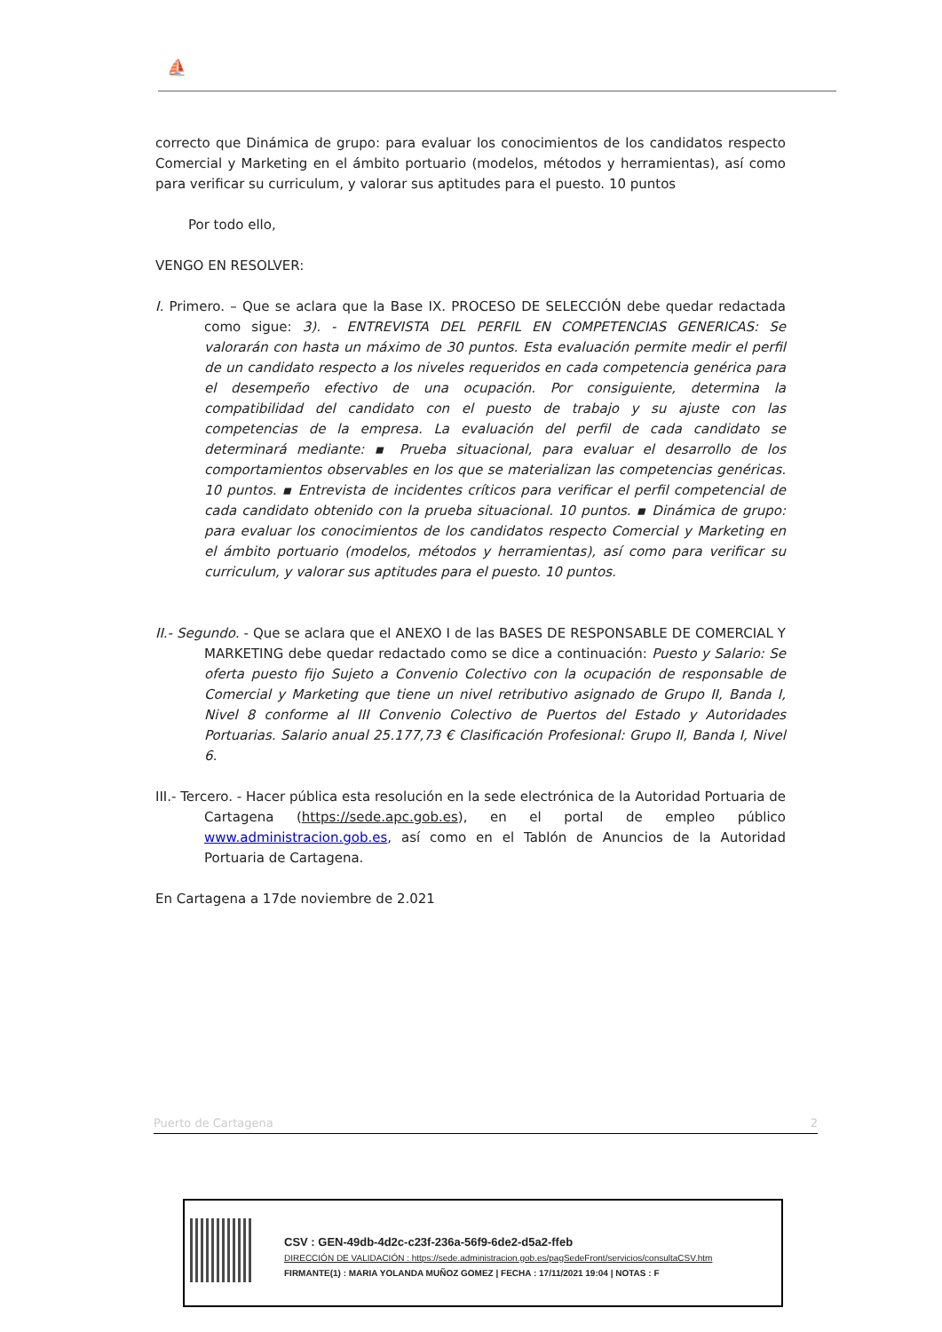⛵
correcto que Dinámica de grupo: para evaluar los conocimientos de los candidatos respecto Comercial y Marketing en el ámbito portuario (modelos, métodos y herramientas), así como para verificar su curriculum, y valorar sus aptitudes para el puesto. 10 puntos
Por todo ello,
VENGO EN RESOLVER:
I. Primero. – Que se aclara que la Base IX. PROCESO DE SELECCIÓN debe quedar redactada como sigue: 3). - ENTREVISTA DEL PERFIL EN COMPETENCIAS GENERICAS: Se valorarán con hasta un máximo de 30 puntos. Esta evaluación permite medir el perfil de un candidato respecto a los niveles requeridos en cada competencia genérica para el desempeño efectivo de una ocupación. Por consiguiente, determina la compatibilidad del candidato con el puesto de trabajo y su ajuste con las competencias de la empresa. La evaluación del perfil de cada candidato se determinará mediante: ▪ Prueba situacional, para evaluar el desarrollo de los comportamientos observables en los que se materializan las competencias genéricas. 10 puntos. ▪ Entrevista de incidentes críticos para verificar el perfil competencial de cada candidato obtenido con la prueba situacional. 10 puntos. ▪ Dinámica de grupo: para evaluar los conocimientos de los candidatos respecto Comercial y Marketing en el ámbito portuario (modelos, métodos y herramientas), así como para verificar su curriculum, y valorar sus aptitudes para el puesto. 10 puntos.
II.- Segundo. - Que se aclara que el ANEXO I de las BASES DE RESPONSABLE DE COMERCIAL Y MARKETING debe quedar redactado como se dice a continuación: Puesto y Salario: Se oferta puesto fijo Sujeto a Convenio Colectivo con la ocupación de responsable de Comercial y Marketing que tiene un nivel retributivo asignado de Grupo II, Banda I, Nivel 8 conforme al III Convenio Colectivo de Puertos del Estado y Autoridades Portuarias. Salario anual 25.177,73 € Clasificación Profesional: Grupo II, Banda I, Nivel 6.
III.- Tercero. - Hacer pública esta resolución en la sede electrónica de la Autoridad Portuaria de Cartagena (https://sede.apc.gob.es), en el portal de empleo público www.administracion.gob.es, así como en el Tablón de Anuncios de la Autoridad Portuaria de Cartagena.
En Cartagena a 17de noviembre de 2.021
Puerto de Cartagena 2
CSV : GEN-49db-4d2c-c23f-236a-56f9-6de2-d5a2-ffeb
DIRECCIÓN DE VALIDACIÓN : https://sede.administracion.gob.es/pagSedeFront/servicios/consultaCSV.htm
FIRMANTE(1) : MARIA YOLANDA MUÑOZ GOMEZ | FECHA : 17/11/2021 19:04 | NOTAS : F